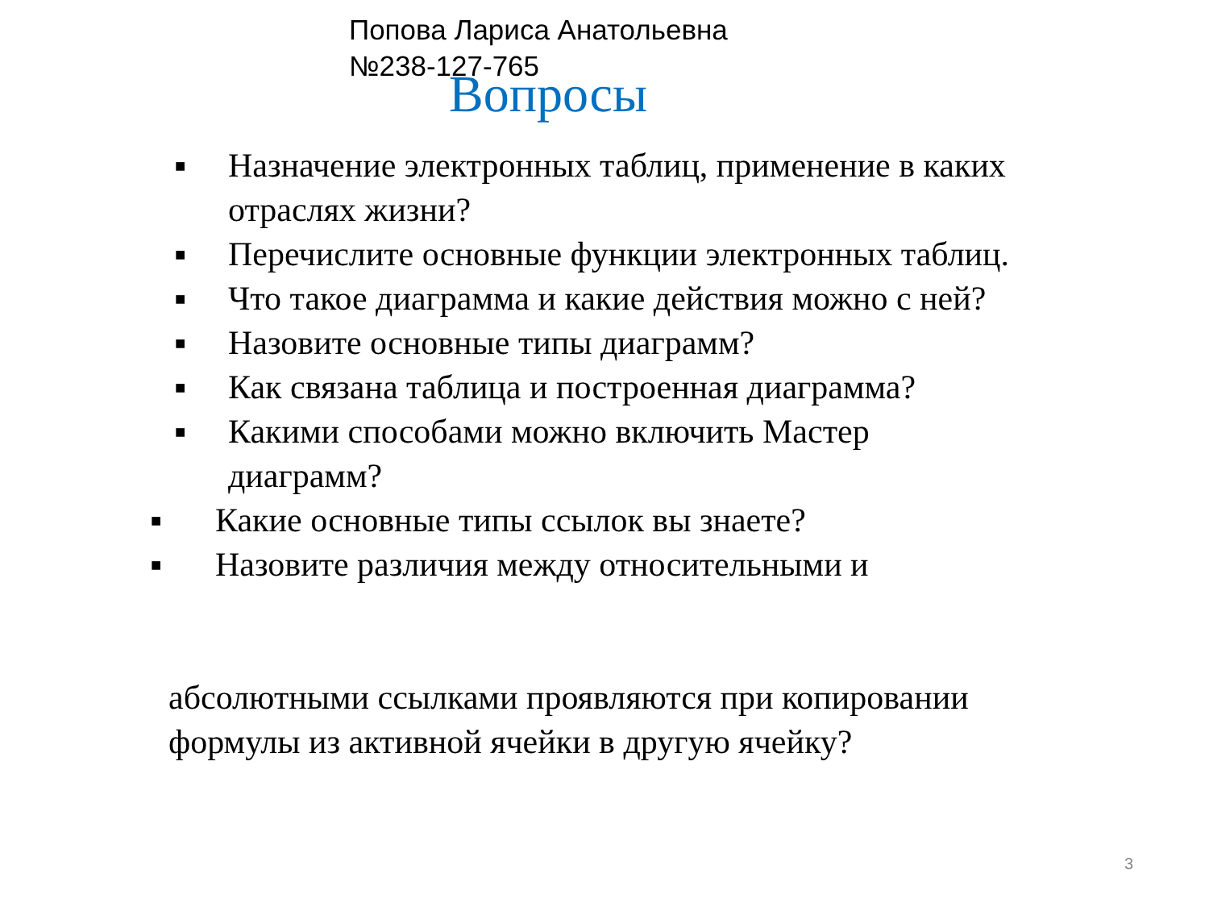Попова Лариса Анатольевна
№238-127-765
Вопросы
■ Назначение электронных таблиц, применение в каких отраслях жизни?
■ Перечислите основные функции электронных таблиц.
■ Что такое диаграмма и какие действия можно с ней?
■ Назовите основные типы диаграмм?
■ Как связана таблица и построенная диаграмма?
■ Какими способами можно включить Мастер диаграмм?
■ Какие основные типы ссылок вы знаете?
■ Назовите различия между относительными и
абсолютными ссылками проявляются при копировании формулы из активной ячейки в другую ячейку?
3